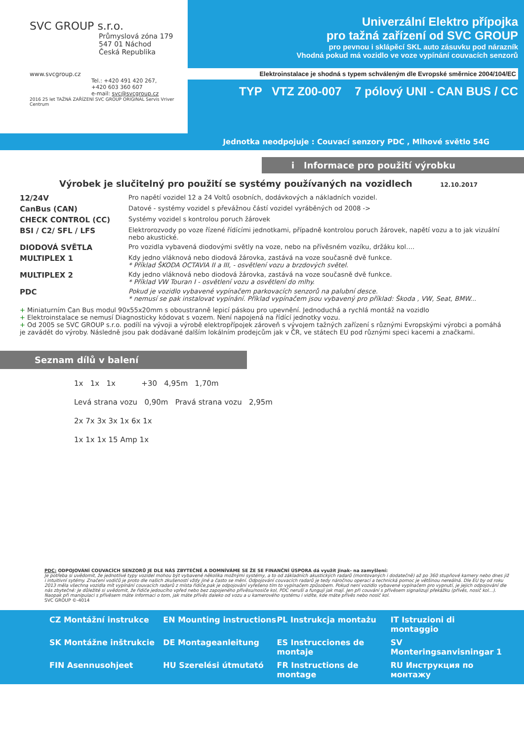SVC GROUP s.r.o.
Průmyslová zóna 179
547 01 Náchod
Česká Republika
www.svcgroup.cz
Tel.: +420 491 420 267,
+420 603 360 607
e-mail: svc@svcgroup.cz
2016 25 let TAŽNÁ ZAŘÍZENÍ SVC GROUP ORIGINAL Servis Vriver Centrum
Univerzální Elektro přípojka
pro tažná zařízení od SVC GROUP
pro pevnou i sklápěcí SKL auto zásuvku pod nárazník
Vhodná pokud má vozidlo ve voze vypínání couvacích senzorů
Elektroinstalace je shodná s typem schváleným dle Evropské směrnice 2004/104/EC
TYP VTZ Z00-007 7 pólový UNI - CAN BUS / CC
Jednotka neodpojuje : Couvací senzory PDC , Mlhové světlo 54G
i Informace pro použití výrobku
Výrobek je slučitelný pro použití se systémy používaných na vozidlech 12.10.2017
12/24V Pro napětí vozidel 12 a 24 Voltů osobních, dodávkových a nákladních vozidel. CanBus (CAN) Datové - systémy vozidel s převážnou částí vozidel vyráběných od 2008 -> CHECK CONTROL (CC) Systémy vozidel s kontrolou poruch žárovek BSI / C2/ SFL / LFS Elektrorozvody po voze řízené řídícími jednotkami, případně kontrolou poruch žárovek, napětí vozu a to jak vizuální nebo akustické. DIODOVÁ SVĚTLA Pro vozidla vybavená diodovými světly na voze, nebo na přívěsném vozíku, držáku kol…. MULTIPLEX 1 Kdy jedno vláknová nebo diodová žárovka, zastává na voze současně dvě funkce.
* Příklad ŠKODA OCTAVIA II a III, - osvětlení vozu a brzdových světel. MULTIPLEX 2 Kdy jedno vláknová nebo diodová žárovka, zastává na voze současně dvě funkce.
* Příklad VW Touran I - osvětlení vozu a osvětlení do mlhy. PDC Pokud je vozidlo vybavené vypínačem parkovacích senzorů na palubní desce.
* nemusí se pak instalovat vypínání. Příklad vypínačem jsou vybavený pro příklad: Škoda , VW, Seat, BMW...
+ Miniaturním Can Bus modul 90x55x20mm s oboustranně lepicí páskou pro upevnění. Jednoduchá a rychlá montáž na vozidlo
+ Elektroinstalace se nemusí Diagnosticky kódovat s vozem. Není napojená na řídící jednotky vozu.
+ Od 2005 se SVC GROUP s.r.o. podílí na vývoji a výrobě elektropřípojek zároveň s vývojem tažných zařízení s různými Evropskými výrobci a pomáhá je zavádět do výroby. Následně jsou pak dodávané dalším lokálním prodejcům jak v ČR, ve státech EU pod různými speci kacemi a značkami.
Seznam dílů v balení
1x 1x 1x +30 4,95m 1,70m
Levá strana vozu 0,90m Pravá strana vozu 2,95m
2x 7x 3x 3x 1x 6x 1x
1x 1x 1x 15 Amp 1x
PDC: ODPOJOVÁNÍ COUVACÍCH SENZORŮ JE DLE NÁS ZBYTEČNÉ A DOMNÍVÁME SE ŽE SE FINANČNÍ ÚSPORA dá využít jinak- na zamyšlení:
Je potřeba si uvědomit, že jednotlivé typy vozidel mohou být vybavené několika možnými systémy, a to od základních akustických radarů (montovaných i dodatečně) až po 360 stupňové kamery nebo dnes již i intuitivní sytémy. Značení vodičů je proto dle našich zkušeností vždy jiné a často se mění. Odpojování couvacích radarů je tedy náročnou operací a technická pomoc je většinou nereálná. Dle EU by od roku 2013 měla všechna vozidla mít vypínání couvacích radarů z místa řidiče,pak je odpojování vyřešeno tím to vypínačem způsobem. Pokud není vozidlo vybavené vypínačem pro vypnutí, je jejich odpojování dle nás zbytečné: Je důležité si uvědomit, že řidiče jedoucího vpřed nebo bez zapojeného přívěsu/nosiče kol, PDC neruší a fungují jak mají. Jen při couvání s přívěsem signalizují překážku (přívěs, nosič kol...). Naopak při manipulaci s přívěsem máte informaci o tom, jak máte přívěs daleko od vozu a u kamerového systému i vidíte, kde máte přívěs nebo nosič kol.
SVC GROUP ©-4014
CZ Montážní instrukce EN Mounting instructions PL Instrukcja montażu IT Istruzioni di montaggio SK Montážne inštrukcie DE Montageanleitung ES Instrucciones de montaje SV Monteringsanvisningar 1 FIN Asennusohjeet HU Szerelési útmutató FR Instructions de montage RU Инструкция по монтажу